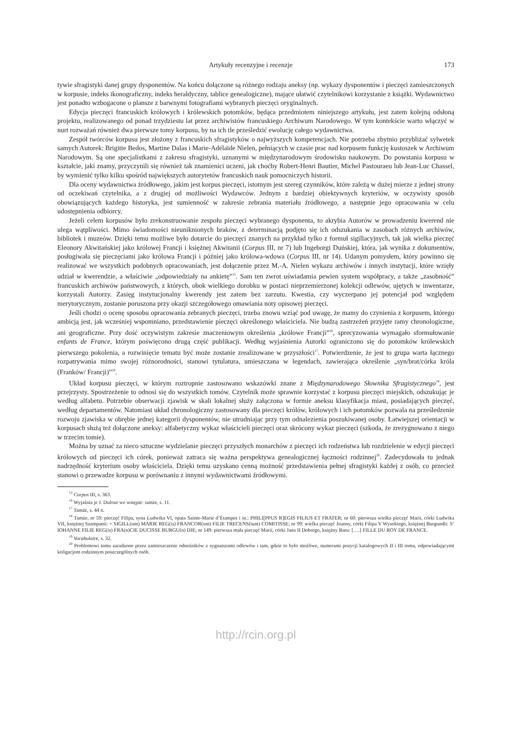Artykuły recenzyjne i recenzje 173
tywie sfragistyki danej grupy dysponentów. Na końcu dołączone są różnego rodzaju aneksy (np. wykazy dysponentów i pieczęci zamieszczonych w korpusie, indeks ikonograficzny, indeks heraldyczny, tablice genealogiczne), mające ułatwić czytelnikowi korzystanie z książki. Wydawnictwo jest ponadto wzbogacone o plansze z barwnymi fotografiami wybranych pieczęci oryginalnych.
Edycja pieczęci francuskich królowych i królewskich potomków, będąca przedmiotem niniejszego artykułu, jest zatem kolejną odsłoną projektu, realizowanego od ponad trzydziestu lat przez archiwistów francuskiego Archiwum Narodowego. W tym kontekście warto włączyć w nurt rozważań również dwa pierwsze tomy korpusu, by na ich tle prześledzić ewolucję całego wydawnictwa.
Zespół twórców korpusu jest złożony z francuskich sfragistyków o najwyższych kompetencjach. Nie potrzeba zbytnio przybliżać sylwetek samych Autorek: Brigitte Bedos, Martine Dalas i Marie-Adélaïde Nielen, pełniących w czasie prac nad korpusem funkcję kustoszek w Archiwum Narodowym. Są one specjalistkami z zakresu sfragistyki, uznanymi w międzynarodowym środowisku naukowym. Do powstania korpusu w kształcie, jaki znamy, przyczynili się również tak znamienici uczeni, jak choćby Robert-Henri Bautier, Michel Pastouraeu lub Jean-Luc Chassel, by wymienić tylko kilku spośród największych autorytetów francuskich nauk pomocniczych historii.
Dla oceny wydawnictwa źródłowego, jakim jest korpus pieczęci, istotnym jest szereg czynników, które zależą w dużej mierze z jednej strony od oczekiwań czytelnika, a z drugiej od możliwości Wydawców. Jednym z bardziej obiektywnych kryteriów, w oczywisty sposób obowiązujących każdego historyka, jest sumienność w zakresie zebrania materiału źródłowego, a następnie jego opracowania w celu udostępnienia odbiorcy.
Jeżeli celem korpusów było zrekonstruowanie zespołu pieczęci wybranego dysponenta, to akrybia Autorów w prowadzeniu kwerend nie ulega wątpliwości. Mimo świadomości nieuniknionych braków, z determinacją podjęto się ich odszukania w zasobach różnych archiwów, bibliotek i muzeów. Dzięki temu możliwe było dotarcie do pieczęci znanych na przykład tylko z formuł sigillacyjnych, tak jak wielka pieczęć Eleonory Akwitańskiej jako królowej Francji i księżnej Akwitanii (Corpus III, nr 7) lub Ingeborgi Duńskiej, która, jak wynika z dokumentów, posługiwała się pieczęciami jako królowa Francji i później jako królowa-wdowa (Corpus III, nr 14). Udanym pomysłem, który powinno się realizować we wszystkich podobnych opracowaniach, jest dołączenie przez M.-A. Nielen wykazu archiwów i innych instytucji, które wzięły udział w kwerendzie, a właściwie „odpowiedziały na ankietę”<sup>15</sup>. Sam ten zwrot uświadamia pewien system współpracy, a także „zasobność” francuskich archiwów państwowych, z których, obok wielkiego dorobku w postaci nieprzemierzonej kolekcji odlewów, ujętych w inwentarze, korzystali Autorzy. Zasięg instytucjonalny kwerendy jest zatem bez zarzutu. Kwestia, czy wyczerpano jej potencjał pod względem merytorycznym, zostanie poruszona przy okazji szczegółowego omawiania noty opisowej pieczęci.
Jeśli chodzi o ocenę sposobu opracowania zebranych pieczęci, trzeba znowu wziąć pod uwagę, że mamy do czynienia z korpusem, którego ambicją jest, jak wcześniej wspomniano, przedstawienie pieczęci określonego właściciela. Nie budzą zastrzeżeń przyjęte ramy chronologiczne, ani geograficzne. Przy dość oczywistym zakresie znaczeniowym określenia „królowe Francji”<sup>16</sup>, sprecyzowania wymagało sformułowanie enfants de France, którym poświęcono drugą część publikacji. Według wyjaśnienia Autorki ograniczono się do potomków królewskich pierwszego pokolenia, a rozwinięcie tematu być może zostanie zrealizowane w przyszłości<sup>17</sup>. Potwierdzenie, że jest to grupa warta łącznego rozpatrywania mimo swojej różnorodności, stanowi tytulatura, umieszczana w legendach, zawierająca określenie „syn/brat/córka króla (Franków/ Francji)”<sup>18</sup>.
Układ korpusu pieczęci, w którym roztropnie zastosowano wskazówki znane z Międzynarodowego Słownika Sfragistycznego<sup>19</sup>, jest przejrzysty. Spostrzeżenie to odnosi się do wszystkich tomów. Czytelnik może sprawnie korzystać z korpusu pieczęci miejskich, odszukując je według alfabetu. Potrzebie obserwacji zjawisk w skali lokalnej służy załączona w formie aneksu klasyfikacja miast, posiadających pieczęć, według departamentów. Natomiast układ chronologiczny zastosowany dla pieczęci królów, królowych i ich potomków pozwala na prześledzenie rozwoju zjawiska w obrębie jednej kategorii dysponentów, nie utrudniając przy tym odnalezienia poszukiwanej osoby. Łatwiejszej orientacji w korpusach służą też dołączone aneksy: alfabetyczny wykaz właścicieli pieczęci oraz skrócony wykaz pieczęci (szkoda, że zrezygnowano z niego w trzecim tomie).
Można by uznać za nieco sztuczne wydzielanie pieczęci przyszłych monarchów z pieczęci ich rodzeństwa lub rozdzielenie w edycji pieczęci królowych od pieczęci ich córek, ponieważ zatraca się ważna perspektywa genealogicznej łączności rodzinnej<sup>20</sup>. Zadecydowała tu jednak nadrzędność kryterium osoby właściciela. Dzięki temu uzyskano cenną możność przedstawienia pełnej sfragistyki każdej z osób, co przecież stanowi o przewadze korpusu w porównaniu z innymi wydawnictwami źródłowymi.
<sup>15</sup> Corpus III, s. 363.
<sup>16</sup> Wyjaśnia je J. Dufour we wstępie: tamże, s. 11.
<sup>17</sup> Tamże, s. 44 n.
<sup>18</sup> Tamże, nr 59: pieczęć Filipa, syna Ludwika VI, opata Sainte-Marie d’Étampes i in.: PHILI[PPUS R]EGIS FILIUS ET FRATER; nr 60: pierwsza wielka pieczęć Marii, córki Ludwika VII, księżnej Szampanii: + SIGILL(um) MARIE REG(is) FRANCOR(um) FILIE TRECENS(ium) COMITISSE; nr 99: wielka pieczęć Joanny, córki Filipa V Wysokiego, księżnej Burgundii: S’ IOHANNE FILIE REG(is) FRA(n)CIE DUCISSE BURGU(n) DIE; nr 149: pierwsza mała pieczęć Marii, córki Jana II Dobrego, księżny Baru: [….] FILLE DU ROY DE FRANCE.
<sup>19</sup> Vocabulaire, s. 32.
<sup>20</sup> Problemowi temu zaradzono przez zamieszczenie odnośników z sygnaturami odlewów i tam, gdzie to było możliwe, numerami pozycji katalogowych II i III tomu, odpowiadającymi koligacjom rodzinnym poszczególnych osób.
http://rcin.org.pl